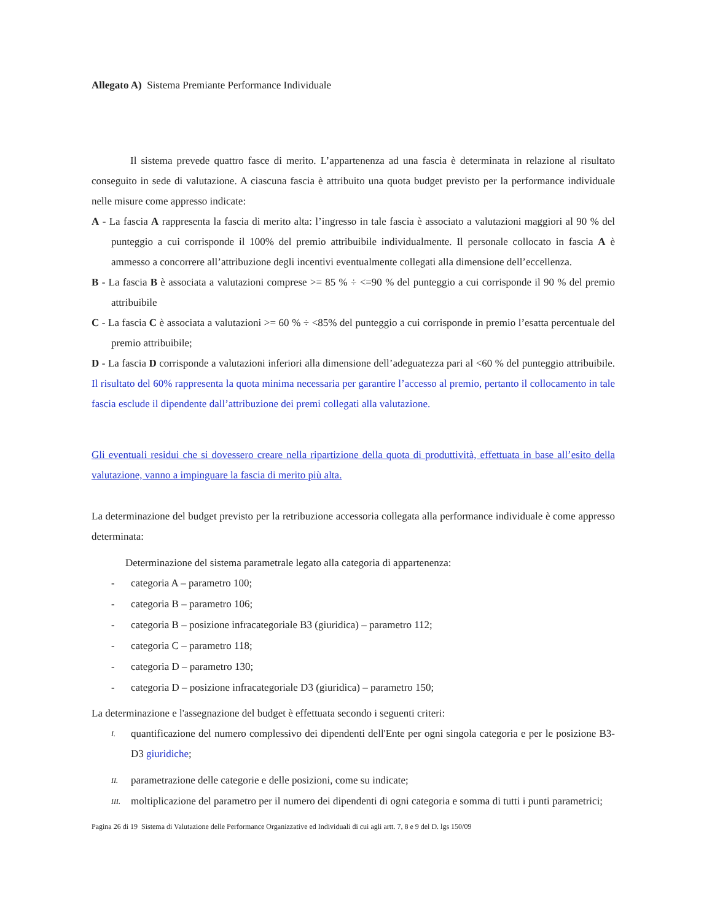Allegato A) Sistema Premiante Performance Individuale
Il sistema prevede quattro fasce di merito. L’appartenenza ad una fascia è determinata in relazione al risultato conseguito in sede di valutazione. A ciascuna fascia è attribuito una quota budget previsto per la performance individuale nelle misure come appresso indicate:
A - La fascia A rappresenta la fascia di merito alta: l’ingresso in tale fascia è associato a valutazioni maggiori al 90 % del punteggio a cui corrisponde il 100% del premio attribuibile individualmente. Il personale collocato in fascia A è ammesso a concorrere all’attribuzione degli incentivi eventualmente collegati alla dimensione dell’eccellenza.
B - La fascia B è associata a valutazioni comprese >= 85 % ÷ <=90 % del punteggio a cui corrisponde il 90 % del premio attribuibile
C - La fascia C è associata a valutazioni >= 60 % ÷ <85% del punteggio a cui corrisponde in premio l’esatta percentuale del premio attribuibile;
D - La fascia D corrisponde a valutazioni inferiori alla dimensione dell’adeguatezza pari al <60 % del punteggio attribuibile. Il risultato del 60% rappresenta la quota minima necessaria per garantire l’accesso al premio, pertanto il collocamento in tale fascia esclude il dipendente dall’attribuzione dei premi collegati alla valutazione.
Gli eventuali residui che si dovessero creare nella ripartizione della quota di produttività, effettuata in base all’esito della valutazione, vanno a impinguare la fascia di merito più alta.
La determinazione del budget previsto per la retribuzione accessoria collegata alla performance individuale è come appresso determinata:
Determinazione del sistema parametrale legato alla categoria di appartenenza:
- categoria A – parametro 100;
- categoria B – parametro 106;
- categoria B – posizione infracategoriale B3 (giuridica) – parametro 112;
- categoria C – parametro 118;
- categoria D – parametro 130;
- categoria D – posizione infracategoriale D3 (giuridica) – parametro 150;
La determinazione e l'assegnazione del budget è effettuata secondo i seguenti criteri:
I.
quantificazione del numero complessivo dei dipendenti dell'Ente per ogni singola categoria e per le posizione B3-D3 giuridiche;
II.
parametrazione delle categorie e delle posizioni, come su indicate;
III.
moltiplicazione del parametro per il numero dei dipendenti di ogni categoria e somma di tutti i punti parametrici;
Pagina 26 di 19 Sistema di Valutazione delle Performance Organizzative ed Individuali di cui agli artt. 7, 8 e 9 del D. lgs 150/09